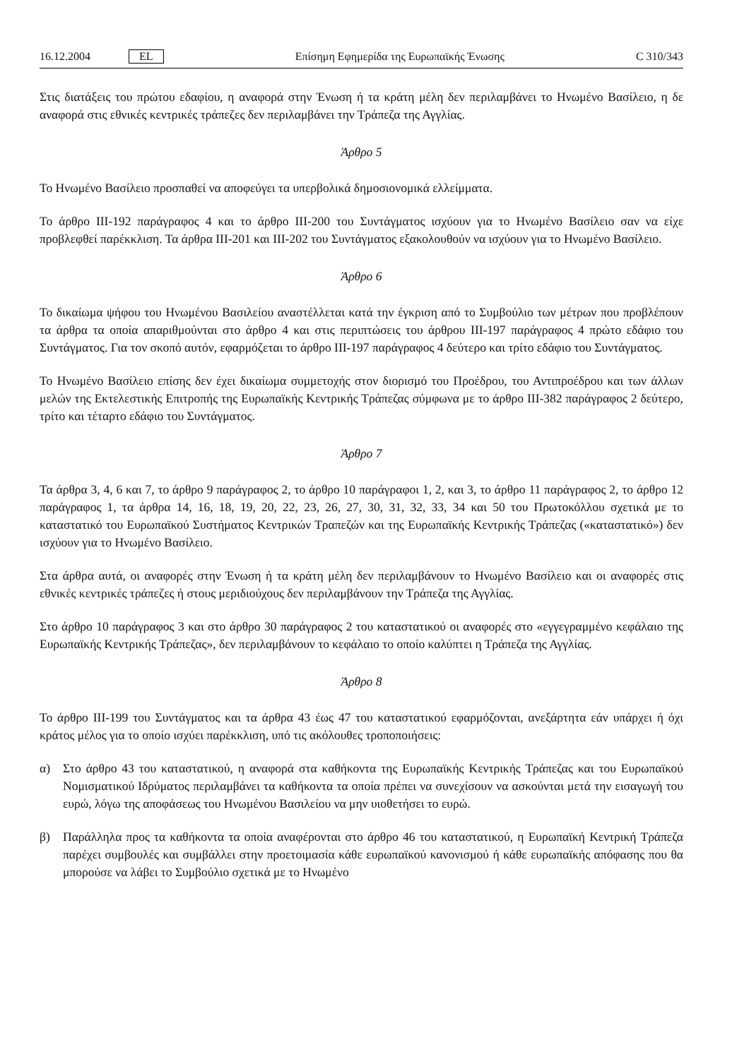16.12.2004 EL Επίσημη Εφημερίδα της Ευρωπαϊκής Ένωσης C 310/343
Στις διατάξεις του πρώτου εδαφίου, η αναφορά στην Ένωση ή τα κράτη μέλη δεν περιλαμβάνει το Ηνωμένο Βασίλειο, η δε αναφορά στις εθνικές κεντρικές τράπεζες δεν περιλαμβάνει την Τράπεζα της Αγγλίας.
Άρθρο 5
Το Ηνωμένο Βασίλειο προσπαθεί να αποφεύγει τα υπερβολικά δημοσιονομικά ελλείμματα.
Το άρθρο III-192 παράγραφος 4 και το άρθρο III-200 του Συντάγματος ισχύουν για το Ηνωμένο Βασίλειο σαν να είχε προβλεφθεί παρέκκλιση. Τα άρθρα III-201 και III-202 του Συντάγματος εξακολουθούν να ισχύουν για το Ηνωμένο Βασίλειο.
Άρθρο 6
Το δικαίωμα ψήφου του Ηνωμένου Βασιλείου αναστέλλεται κατά την έγκριση από το Συμβούλιο των μέτρων που προβλέπουν τα άρθρα τα οποία απαριθμούνται στο άρθρο 4 και στις περιπτώσεις του άρθρου III-197 παράγραφος 4 πρώτο εδάφιο του Συντάγματος. Για τον σκοπό αυτόν, εφαρμόζεται το άρθρο III-197 παράγραφος 4 δεύτερο και τρίτο εδάφιο του Συντάγματος.
Το Ηνωμένο Βασίλειο επίσης δεν έχει δικαίωμα συμμετοχής στον διορισμό του Προέδρου, του Αντιπροέδρου και των άλλων μελών της Εκτελεστικής Επιτροπής της Ευρωπαϊκής Κεντρικής Τράπεζας σύμφωνα με το άρθρο III-382 παράγραφος 2 δεύτερο, τρίτο και τέταρτο εδάφιο του Συντάγματος.
Άρθρο 7
Τα άρθρα 3, 4, 6 και 7, το άρθρο 9 παράγραφος 2, το άρθρο 10 παράγραφοι 1, 2, και 3, το άρθρο 11 παράγραφος 2, το άρθρο 12 παράγραφος 1, τα άρθρα 14, 16, 18, 19, 20, 22, 23, 26, 27, 30, 31, 32, 33, 34 και 50 του Πρωτοκόλλου σχετικά με το καταστατικό του Ευρωπαϊκού Συστήματος Κεντρικών Τραπεζών και της Ευρωπαϊκής Κεντρικής Τράπεζας («καταστατικό») δεν ισχύουν για το Ηνωμένο Βασίλειο.
Στα άρθρα αυτά, οι αναφορές στην Ένωση ή τα κράτη μέλη δεν περιλαμβάνουν το Ηνωμένο Βασίλειο και οι αναφορές στις εθνικές κεντρικές τράπεζες ή στους μεριδιούχους δεν περιλαμβάνουν την Τράπεζα της Αγγλίας.
Στο άρθρο 10 παράγραφος 3 και στο άρθρο 30 παράγραφος 2 του καταστατικού οι αναφορές στο «εγγεγραμμένο κεφάλαιο της Ευρωπαϊκής Κεντρικής Τράπεζας», δεν περιλαμβάνουν το κεφάλαιο το οποίο καλύπτει η Τράπεζα της Αγγλίας.
Άρθρο 8
Το άρθρο III-199 του Συντάγματος και τα άρθρα 43 έως 47 του καταστατικού εφαρμόζονται, ανεξάρτητα εάν υπάρχει ή όχι κράτος μέλος για το οποίο ισχύει παρέκκλιση, υπό τις ακόλουθες τροποποιήσεις:
α) Στο άρθρο 43 του καταστατικού, η αναφορά στα καθήκοντα της Ευρωπαϊκής Κεντρικής Τράπεζας και του Ευρωπαϊκού Νομισματικού Ιδρύματος περιλαμβάνει τα καθήκοντα τα οποία πρέπει να συνεχίσουν να ασκούνται μετά την εισαγωγή του ευρώ, λόγω της αποφάσεως του Ηνωμένου Βασιλείου να μην υιοθετήσει το ευρώ.
β) Παράλληλα προς τα καθήκοντα τα οποία αναφέρονται στο άρθρο 46 του καταστατικού, η Ευρωπαϊκή Κεντρική Τράπεζα παρέχει συμβουλές και συμβάλλει στην προετοιμασία κάθε ευρωπαϊκού κανονισμού ή κάθε ευρωπαϊκής απόφασης που θα μπορούσε να λάβει το Συμβούλιο σχετικά με το Ηνωμένο